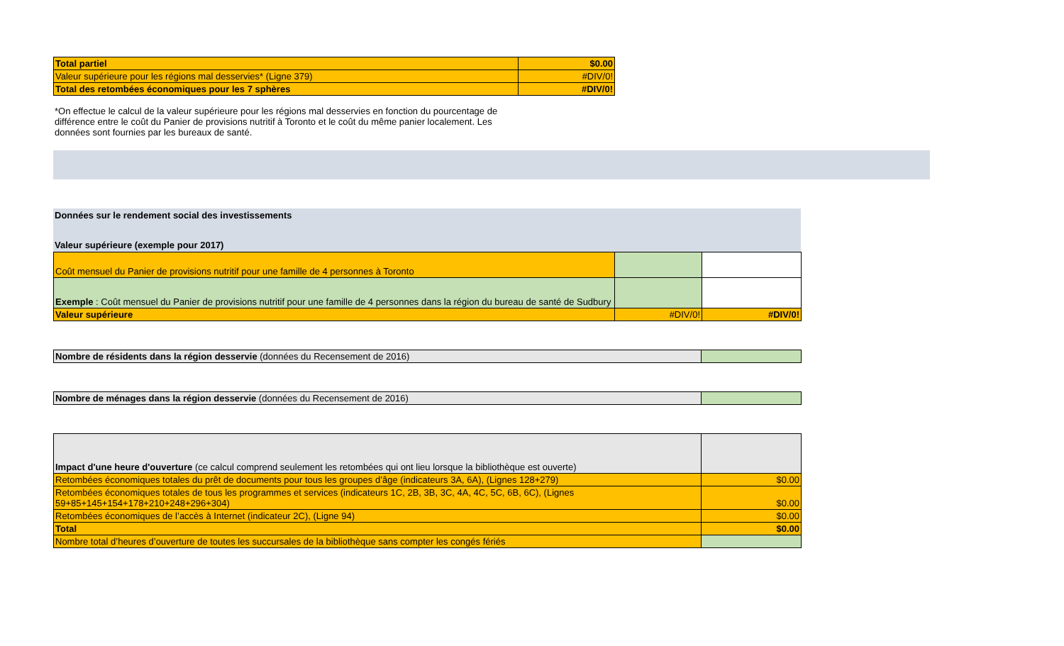| Total partiel | $0.00 |
| Valeur supérieure pour les régions mal desservies* (Ligne 379) | #DIV/0! |
| Total des retombées économiques pour les 7 sphères | #DIV/0! |
*On effectue le calcul de la valeur supérieure pour les régions mal desservies en fonction du pourcentage de différence entre le coût du Panier de provisions nutritif à Toronto et le coût du même panier localement. Les données sont fournies par les bureaux de santé.
Données sur le rendement social des investissements
Valeur supérieure (exemple pour 2017)
| Coût mensuel du Panier de provisions nutritif pour une famille de 4 personnes à Toronto | | |
| Exemple : Coût mensuel du Panier de provisions nutritif pour une famille de 4 personnes dans la région du bureau de santé de Sudbury | | |
| Valeur supérieure | #DIV/0! | #DIV/0! |
| Nombre de résidents dans la région desservie (données du Recensement de 2016) | |
| Nombre de ménages dans la région desservie (données du Recensement de 2016) | |
| Impact d'une heure d'ouverture (ce calcul comprend seulement les retombées qui ont lieu lorsque la bibliothèque est ouverte) | |
| Retombées économiques totales du prêt de documents pour tous les groupes d’âge (indicateurs 3A, 6A), (Lignes 128+279) | $0.00 |
| Retombées économiques totales de tous les programmes et services (indicateurs 1C, 2B, 3B, 3C, 4A, 4C, 5C, 6B, 6C), (Lignes 59+85+145+154+178+210+248+296+304) | $0.00 |
| Retombées économiques de l’accès à Internet (indicateur 2C), (Ligne 94) | $0.00 |
| Total | $0.00 |
| Nombre total d’heures d’ouverture de toutes les succursales de la bibliothèque sans compter les congés fériés | |